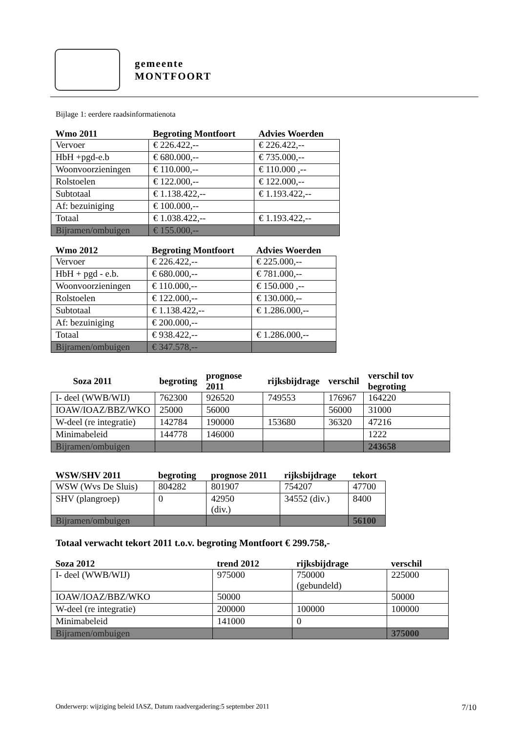gemeente
MONTFOORT
Bijlage 1: eerdere raadsinformatienota
| Wmo 2011 | Begroting Montfoort | Advies Woerden |
| --- | --- | --- |
| Vervoer | € 226.422,-- | € 226.422,-- |
| HbH +pgd-e.b | € 680.000,-- | € 735.000,-- |
| Woonvoorzieningen | € 110.000,-- | € 110.000 ,-- |
| Rolstoelen | € 122.000,-- | € 122.000,-- |
| Subtotaal | € 1.138.422,-- | € 1.193.422,-- |
| Af: bezuiniging | € 100.000,-- | |
| Totaal | € 1.038.422,-- | € 1.193.422,-- |
| Bijramen/ombuigen | € 155.000,-- | |
| Wmo 2012 | Begroting Montfoort | Advies Woerden |
| --- | --- | --- |
| Vervoer | € 226.422,-- | € 225.000,-- |
| HbH + pgd - e.b. | € 680.000,-- | € 781.000,-- |
| Woonvoorzieningen | € 110.000,-- | € 150.000 ,-- |
| Rolstoelen | € 122.000,-- | € 130.000,-- |
| Subtotaal | € 1.138.422,-- | € 1.286.000,-- |
| Af: bezuiniging | € 200.000,-- | |
| Totaal | € 938.422,-- | € 1.286.000,-- |
| Bijramen/ombuigen | € 347.578,-- | |
| Soza 2011 | begroting | prognose 2011 | rijksbijdrage | verschil | verschil tov begroting |
| --- | --- | --- | --- | --- | --- |
| I- deel (WWB/WIJ) | 762300 | 926520 | 749553 | 176967 | 164220 |
| IOAW/IOAZ/BBZ/WKO | 25000 | 56000 | | 56000 | 31000 |
| W-deel (re integratie) | 142784 | 190000 | 153680 | 36320 | 47216 |
| Minimabeleid | 144778 | 146000 | | | 1222 |
| Bijramen/ombuigen | | | | | 243658 |
| WSW/SHV 2011 | begroting | prognose 2011 | rijksbijdrage | tekort |
| --- | --- | --- | --- | --- |
| WSW (Wvs De Sluis) | 804282 | 801907 | 754207 | 47700 |
| SHV (plangroep) | 0 | 42950 (div.) | 34552 (div.) | 8400 |
| Bijramen/ombuigen | | | | 56100 |
Totaal verwacht tekort 2011 t.o.v. begroting Montfoort € 299.758,-
| Soza 2012 | trend 2012 | rijksbijdrage | verschil |
| --- | --- | --- | --- |
| I- deel (WWB/WIJ) | 975000 | 750000 (gebundeld) | 225000 |
| IOAW/IOAZ/BBZ/WKO | 50000 | | 50000 |
| W-deel (re integratie) | 200000 | 100000 | 100000 |
| Minimabeleid | 141000 | 0 | |
| Bijramen/ombuigen | | | 375000 |
Onderwerp: wijziging beleid IASZ, Datum raadvergadering:5 september 2011 7/10